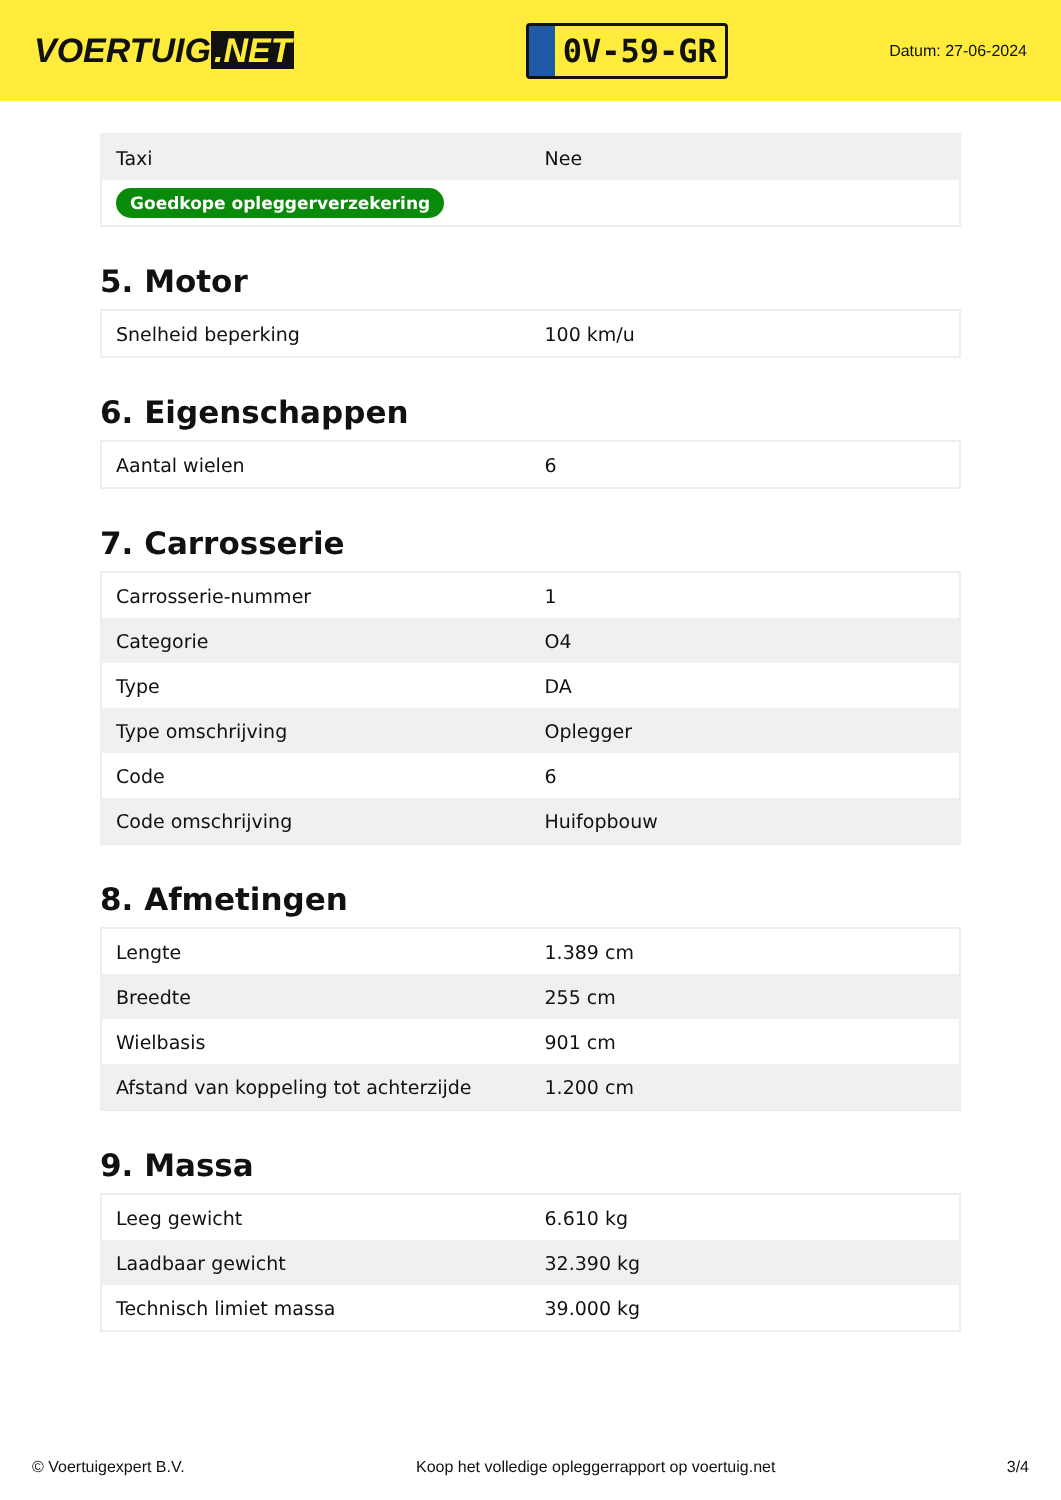VOERTUIG.NET
0V-59-GR
Datum: 27-06-2024
| Taxi | Nee |
| Goedkope opleggerverzekering | |
5. Motor
| Snelheid beperking | 100 km/u |
6. Eigenschappen
| Aantal wielen | 6 |
7. Carrosserie
| Carrosserie-nummer | 1 |
| Categorie | O4 |
| Type | DA |
| Type omschrijving | Oplegger |
| Code | 6 |
| Code omschrijving | Huifopbouw |
8. Afmetingen
| Lengte | 1.389 cm |
| Breedte | 255 cm |
| Wielbasis | 901 cm |
| Afstand van koppeling tot achterzijde | 1.200 cm |
9. Massa
| Leeg gewicht | 6.610 kg |
| Laadbaar gewicht | 32.390 kg |
| Technisch limiet massa | 39.000 kg |
© Voertuigexpert B.V. Koop het volledige opleggerrapport op voertuig.net 3/4